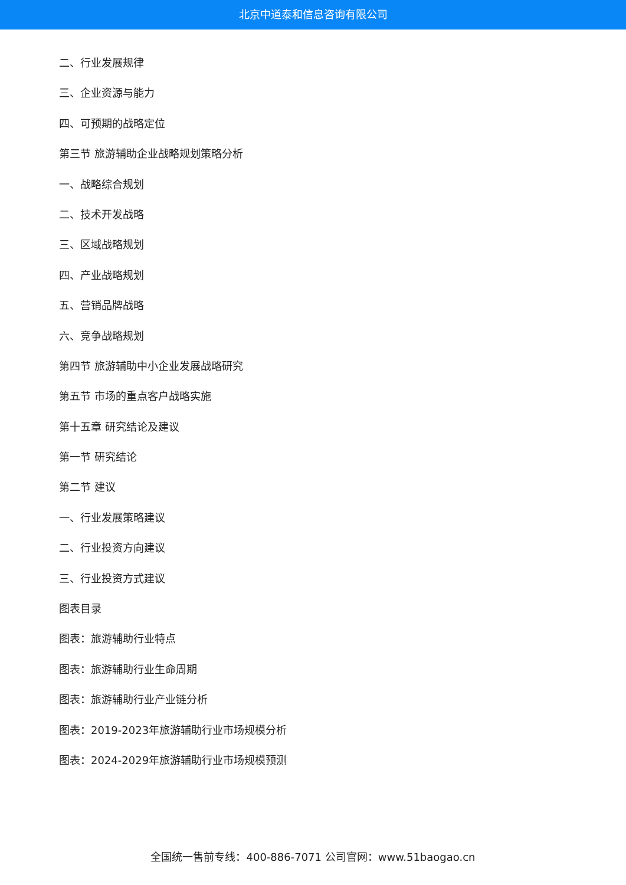北京中道泰和信息咨询有限公司
二、行业发展规律
三、企业资源与能力
四、可预期的战略定位
第三节 旅游辅助企业战略规划策略分析
一、战略综合规划
二、技术开发战略
三、区域战略规划
四、产业战略规划
五、营销品牌战略
六、竞争战略规划
第四节 旅游辅助中小企业发展战略研究
第五节 市场的重点客户战略实施
第十五章 研究结论及建议
第一节 研究结论
第二节 建议
一、行业发展策略建议
二、行业投资方向建议
三、行业投资方式建议
图表目录
图表：旅游辅助行业特点
图表：旅游辅助行业生命周期
图表：旅游辅助行业产业链分析
图表：2019-2023年旅游辅助行业市场规模分析
图表：2024-2029年旅游辅助行业市场规模预测
全国统一售前专线：400-886-7071 公司官网：www.51baogao.cn